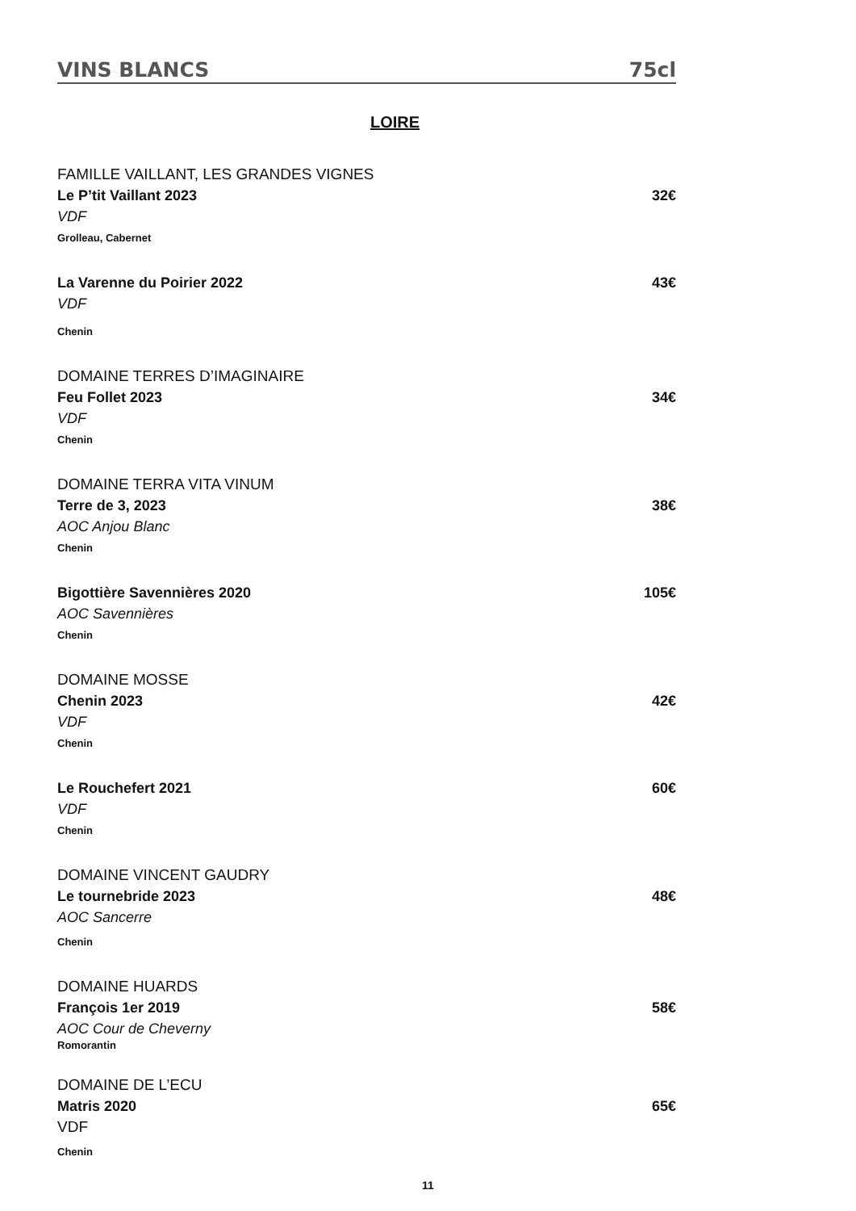VINS BLANCS 75cl
LOIRE
FAMILLE VAILLANT, LES GRANDES VIGNES
Le P’tit Vaillant 2023 32€
VDF
Grolleau, Cabernet
La Varenne du Poirier 2022 43€
VDF
Chenin
DOMAINE TERRES D’IMAGINAIRE
Feu Follet 2023 34€
VDF
Chenin
DOMAINE TERRA VITA VINUM
Terre de 3, 2023 38€
AOC Anjou Blanc
Chenin
Bigottière Savennières 2020 105€
AOC Savennières
Chenin
DOMAINE MOSSE
Chenin 2023 42€
VDF
Chenin
Le Rouchefert 2021 60€
VDF
Chenin
DOMAINE VINCENT GAUDRY
Le tournebride 2023 48€
AOC Sancerre
Chenin
DOMAINE HUARDS
François 1er 2019 58€
AOC Cour de Cheverny
Romorantin
DOMAINE DE L’ECU
Matris 2020 65€
VDF
Chenin
11